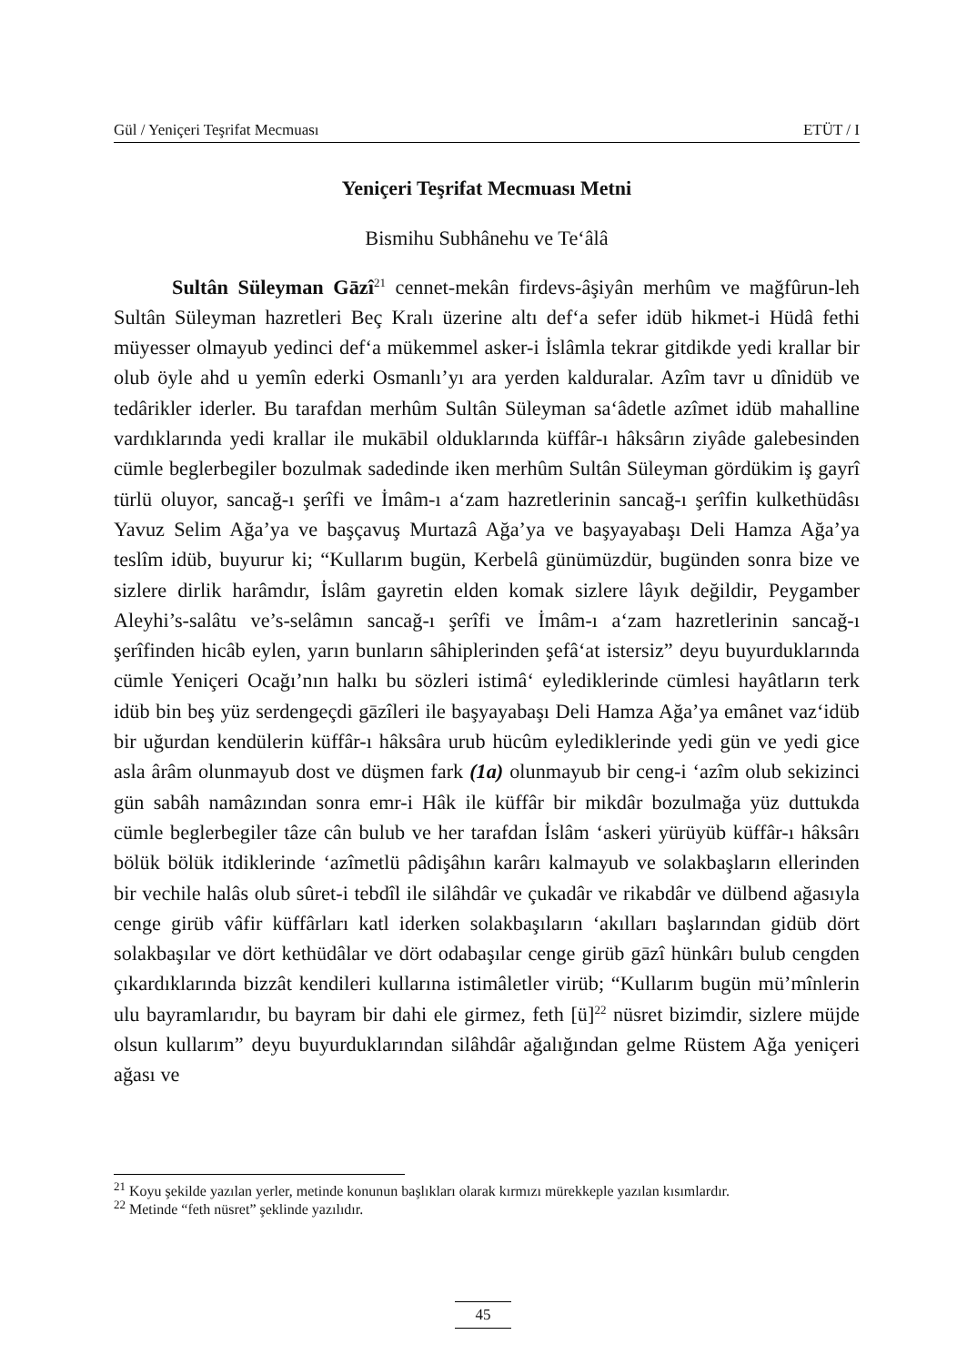Gül / Yeniçeri Teşrifat Mecmuası ETÜT / I
Yeniçeri Teşrifat Mecmuası Metni
Bismihu Subhânehu ve Te‘âlâ
Sultân Süleyman Gāzî<sup>21</sup> cennet-mekân firdevs-âşiyân merhûm ve mağfûrun-leh Sultân Süleyman hazretleri Beç Kralı üzerine altı def‘a sefer idüb hikmet-i Hüdâ fethi müyesser olmayub yedinci def‘a mükemmel asker-i İslâmla tekrar gitdikde yedi krallar bir olub öyle ahd u yemîn ederki Osmanlı’yı ara yerden kalduralar. Azîm tavr u dînidüb ve tedârikler iderler. Bu tarafdan merhûm Sultân Süleyman sa‘âdetle azîmet idüb mahalline vardıklarında yedi krallar ile mukābil olduklarında küffâr-ı hâksârın ziyâde galebesinden cümle beglerbegiler bozulmak sadedinde iken merhûm Sultân Süleyman gördükim iş gayrî türlü oluyor, sancağ-ı şerîfi ve İmâm-ı a‘zam hazretlerinin sancağ-ı şerîfin kulkethüdâsı Yavuz Selim Ağa’ya ve başçavuş Murtazâ Ağa’ya ve başyayabaşı Deli Hamza Ağa’ya teslîm idüb, buyurur ki; “Kullarım bugün, Kerbelâ günümüzdür, bugünden sonra bize ve sizlere dirlik harâmdır, İslâm gayretin elden komak sizlere lâyık değildir, Peygamber Aleyhi’s-salâtu ve’s-selâmın sancağ-ı şerîfi ve İmâm-ı a‘zam hazretlerinin sancağ-ı şerîfinden hicâb eylen, yarın bunların sâhiplerinden şefâ‘at istersiz” deyu buyurduklarında cümle Yeniçeri Ocağı’nın halkı bu sözleri istimâ‘ eylediklerinde cümlesi hayâtların terk idüb bin beş yüz serdengeçdi gāzîleri ile başyayabaşı Deli Hamza Ağa’ya emânet vaz‘idüb bir uğurdan kendülerin küffâr-ı hâksâra urub hücûm eylediklerinde yedi gün ve yedi gice asla ârâm olunmayub dost ve düşmen fark (1a) olunmayub bir ceng-i ‘azîm olub sekizinci gün sabâh namâzından sonra emr-i Hâk ile küffâr bir mikdâr bozulmağa yüz duttukda cümle beglerbegiler tâze cân bulub ve her tarafdan İslâm ‘askeri yürüyüb küffâr-ı hâksârı bölük bölük itdiklerinde ‘azîmetlü pâdişâhın karârı kalmayub ve solakbaşların ellerinden bir vechile halâs olub sûret-i tebdîl ile silâhdâr ve çukadâr ve rikabdâr ve dülbend ağasıyla cenge girüb vâfir küffârları katl iderken solakbaşıların ‘akılları başlarından gidüb dört solakbaşılar ve dört kethüdâlar ve dört odabaşılar cenge girüb gāzî hünkârı bulub cengden çıkardıklarında bizzât kendileri kullarına istimâletler virüb; “Kullarım bugün mü’mînlerin ulu bayramlarıdır, bu bayram bir dahi ele girmez, feth [ü]<sup>22</sup> nüsret bizimdir, sizlere müjde olsun kullarım” deyu buyurduklarından silâhdâr ağalığından gelme Rüstem Ağa yeniçeri ağası ve
<sup>21</sup> Koyu şekilde yazılan yerler, metinde konunun başlıkları olarak kırmızı mürekkeple yazılan kısımlardır.
<sup>22</sup> Metinde “feth nüsret” şeklinde yazılıdır.
45